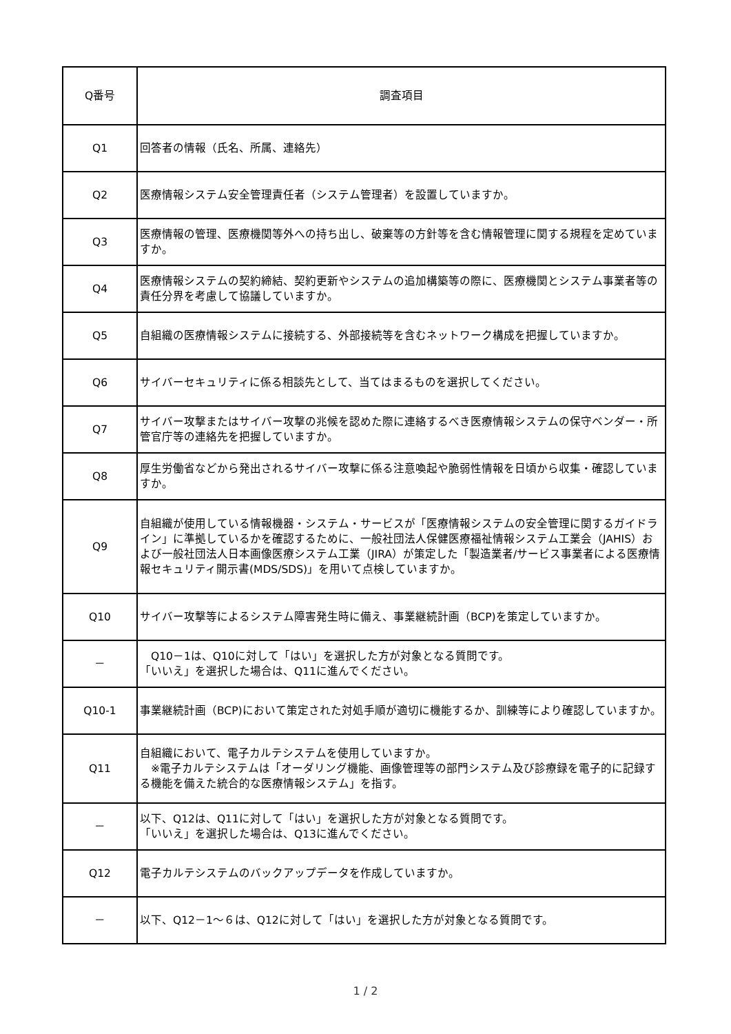| Q番号 | 調査項目 |
| --- | --- |
| Q1 | 回答者の情報（氏名、所属、連絡先） |
| Q2 | 医療情報システム安全管理責任者（システム管理者）を設置していますか。 |
| Q3 | 医療情報の管理、医療機関等外への持ち出し、破棄等の方針等を含む情報管理に関する規程を定めていますか。 |
| Q4 | 医療情報システムの契約締結、契約更新やシステムの追加構築等の際に、医療機関とシステム事業者等の責任分界を考慮して協議していますか。 |
| Q5 | 自組織の医療情報システムに接続する、外部接続等を含むネットワーク構成を把握していますか。 |
| Q6 | サイバーセキュリティに係る相談先として、当てはまるものを選択してください。 |
| Q7 | サイバー攻撃またはサイバー攻撃の兆候を認めた際に連絡するべき医療情報システムの保守ベンダー・所管官庁等の連絡先を把握していますか。 |
| Q8 | 厚生労働省などから発出されるサイバー攻撃に係る注意喚起や脆弱性情報を日頃から収集・確認していますか。 |
| Q9 | 自組織が使用している情報機器・システム・サービスが「医療情報システムの安全管理に関するガイドライン」に準拠しているかを確認するために、一般社団法人保健医療福祉情報システム工業会（JAHIS）および一般社団法人日本画像医療システム工業（JIRA）が策定した「製造業者/サービス事業者による医療情報セキュリティ開示書(MDS/SDS)」を用いて点検していますか。 |
| Q10 | サイバー攻撃等によるシステム障害発生時に備え、事業継続計画（BCP)を策定していますか。 |
| － | Q10－1は、Q10に対して「はい」を選択した方が対象となる質問です。 「いいえ」を選択した場合は、Q11に進んでください。 |
| Q10-1 | 事業継続計画（BCP)において策定された対処手順が適切に機能するか、訓練等により確認していますか。 |
| Q11 | 自組織において、電子カルテシステムを使用していますか。 ※電子カルテシステムは「オーダリング機能、画像管理等の部門システム及び診療録を電子的に記録する機能を備えた統合的な医療情報システム」を指す。 |
| － | 以下、Q12は、Q11に対して「はい」を選択した方が対象となる質問です。 「いいえ」を選択した場合は、Q13に進んでください。 |
| Q12 | 電子カルテシステムのバックアップデータを作成していますか。 |
| － | 以下、Q12－1～６は、Q12に対して「はい」を選択した方が対象となる質問です。 |
1 / 2